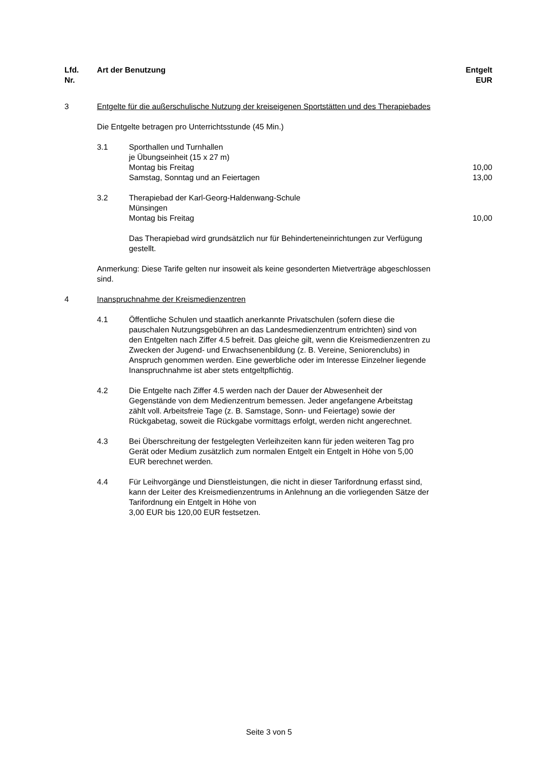| Lfd. Nr. | Art der Benutzung | | Entgelt EUR |
| --- | --- | --- | --- |
| 3 | Entgelte für die außerschulische Nutzung der kreiseigenen Sportstätten und des Therapiebades | | |
| | Die Entgelte betragen pro Unterrichtsstunde (45 Min.) | | |
| | 3.1 | Sporthallen und Turnhallen je Übungseinheit (15 x 27 m) Montag bis Freitag Samstag, Sonntag und an Feiertagen | 10,00 13,00 |
| | 3.2 | Therapiebad der Karl-Georg-Haldenwang-Schule Münsingen Montag bis Freitag Das Therapiebad wird grundsätzlich nur für Behinderteneinrichtungen zur Verfügung gestellt. | 10,00 |
| | Anmerkung: Diese Tarife gelten nur insoweit als keine gesonderten Mietverträge abgeschlossen sind. | | |
| 4 | Inanspruchnahme der Kreismedienzentren | | |
| | 4.1 | Öffentliche Schulen und staatlich anerkannte Privatschulen (sofern diese die pauschalen Nutzungsgebühren an das Landesmedienzentrum entrichten) sind von den Entgelten nach Ziffer 4.5 befreit. Das gleiche gilt, wenn die Kreismedienzentren zu Zwecken der Jugend- und Erwachsenenbildung (z. B. Vereine, Seniorenclubs) in Anspruch genommen werden. Eine gewerbliche oder im Interesse Einzelner liegende Inanspruchnahme ist aber stets entgeltpflichtig. | |
| | 4.2 | Die Entgelte nach Ziffer 4.5 werden nach der Dauer der Abwesenheit der Gegenstände von dem Medienzentrum bemessen. Jeder angefangene Arbeitstag zählt voll. Arbeitsfreie Tage (z. B. Samstage, Sonn- und Feiertage) sowie der Rückgabetag, soweit die Rückgabe vormittags erfolgt, werden nicht angerechnet. | |
| | 4.3 | Bei Überschreitung der festgelegten Verleihzeiten kann für jeden weiteren Tag pro Gerät oder Medium zusätzlich zum normalen Entgelt ein Entgelt in Höhe von 5,00 EUR berechnet werden. | |
| | 4.4 | Für Leihvorgänge und Dienstleistungen, die nicht in dieser Tarifordnung erfasst sind, kann der Leiter des Kreismedienzentrums in Anlehnung an die vorliegenden Sätze der Tarifordnung ein Entgelt in Höhe von 3,00 EUR bis 120,00 EUR festsetzen. | |
Seite 3 von 5